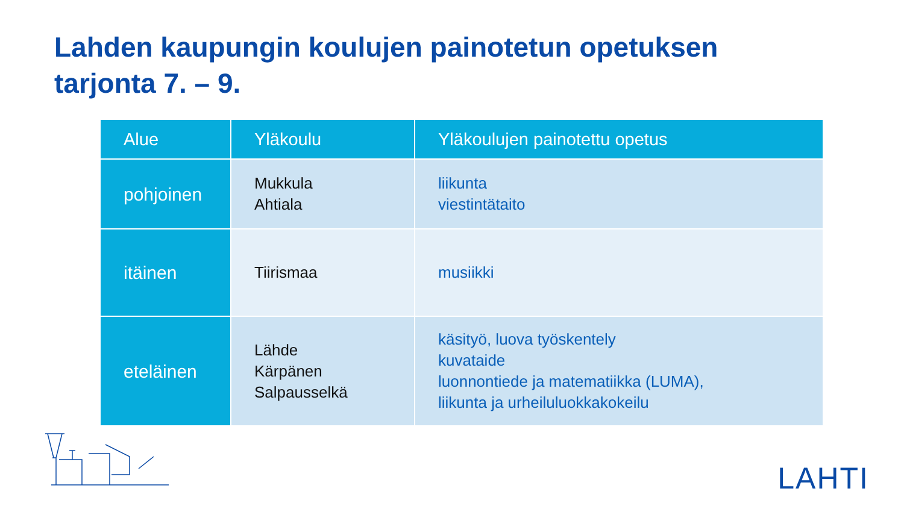Lahden kaupungin koulujen painotetun opetuksen
tarjonta 7. – 9.
| Alue | Yläkoulu | Yläkoulujen painotettu opetus |
| --- | --- | --- |
| pohjoinen | Mukkula Ahtiala | liikunta viestintätaito |
| itäinen | Tiirismaa | musiikki |
| eteläinen | Lähde Kärpänen Salpausselkä | käsityö, luova työskentely kuvataide luonnontiede ja matematiikka (LUMA), liikunta ja urheiluluokkakokeilu |
LAHTI